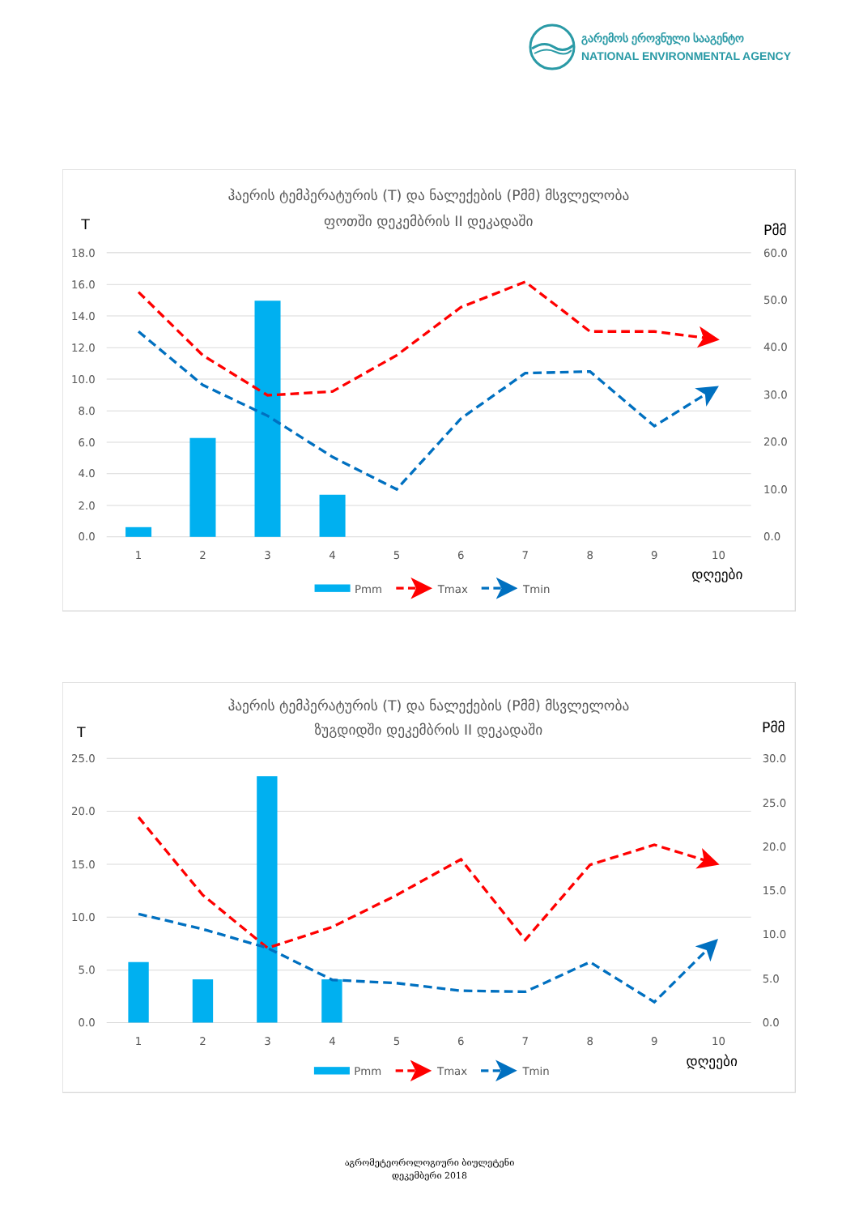გარემოს ეროვნული სააგენტო
NATIONAL ENVIRONMENTAL AGENCY
ჰაერის ტემპერატურის (T) და ნალექების (Pმმ) მსვლელობა
ფოთში დეკემბრის II დეკადაში
T
Pმმ
18.0
16.0
14.0
12.0
10.0
8.0
6.0
4.0
2.0
0.0
60.0
50.0
40.0
30.0
20.0
10.0
0.0
1
2
3
4
5
6
7
8
9
10
დღეები
Pmm
Tmax
Tmin
ჰაერის ტემპერატურის (T) და ნალექების (Pმმ) მსვლელობა
ზუგდიდში დეკემბრის II დეკადაში
T
Pმმ
25.0
20.0
15.0
10.0
5.0
0.0
30.0
25.0
20.0
15.0
10.0
5.0
0.0
1
2
3
4
5
6
7
8
9
10
დღეები
Pmm
Tmax
Tmin
აგრომეტეოროლოგიური ბიულეტენი
დეკემბერი 2018